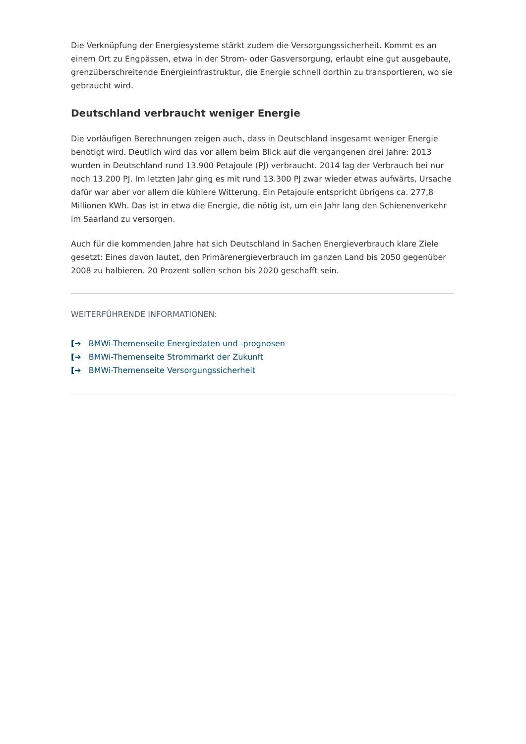Die Verknüpfung der Energiesysteme stärkt zudem die Versorgungssicherheit. Kommt es an einem Ort zu Engpässen, etwa in der Strom- oder Gasversorgung, erlaubt eine gut ausgebaute, grenzüberschreitende Energieinfrastruktur, die Energie schnell dorthin zu transportieren, wo sie gebraucht wird.
Deutschland verbraucht weniger Energie
Die vorläufigen Berechnungen zeigen auch, dass in Deutschland insgesamt weniger Energie benötigt wird. Deutlich wird das vor allem beim Blick auf die vergangenen drei Jahre: 2013 wurden in Deutschland rund 13.900 Petajoule (PJ) verbraucht. 2014 lag der Verbrauch bei nur noch 13.200 PJ. Im letzten Jahr ging es mit rund 13.300 PJ zwar wieder etwas aufwärts, Ursache dafür war aber vor allem die kühlere Witterung. Ein Petajoule entspricht übrigens ca. 277,8 Millionen KWh. Das ist in etwa die Energie, die nötig ist, um ein Jahr lang den Schienenverkehr im Saarland zu versorgen.
Auch für die kommenden Jahre hat sich Deutschland in Sachen Energieverbrauch klare Ziele gesetzt: Eines davon lautet, den Primärenergieverbrauch im ganzen Land bis 2050 gegenüber 2008 zu halbieren. 20 Prozent sollen schon bis 2020 geschafft sein.
WEITERFÜHRENDE INFORMATIONEN:
[➔ BMWi-Themenseite Energiedaten und -prognosen
[➔ BMWi-Themenseite Strommarkt der Zukunft
[➔ BMWi-Themenseite Versorgungssicherheit